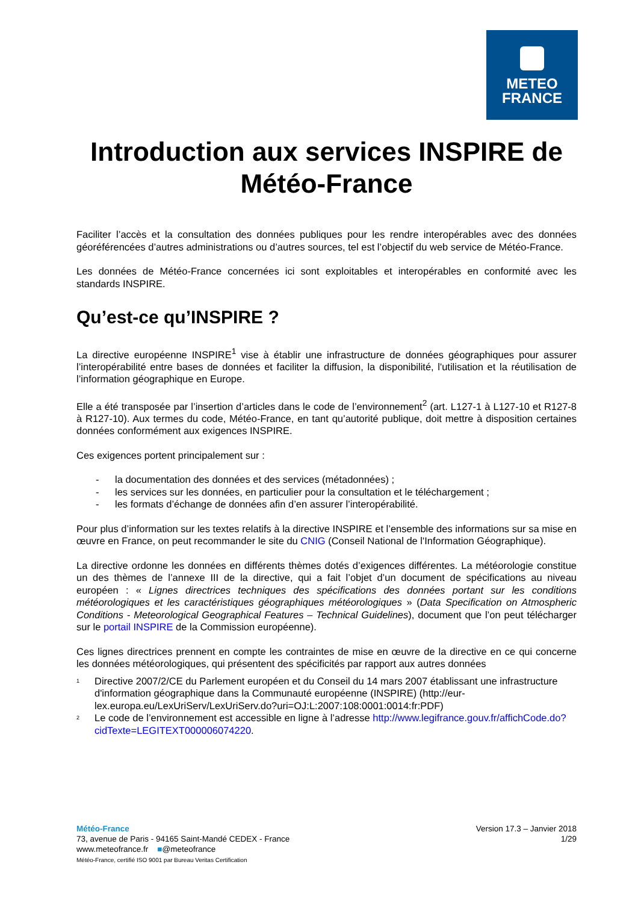METEO
FRANCE
Introduction aux services INSPIRE de Météo-France
Faciliter l’accès et la consultation des données publiques pour les rendre interopérables avec des données géoréférencées d’autres administrations ou d’autres sources, tel est l’objectif du web service de Météo-France.
Les données de Météo-France concernées ici sont exploitables et interopérables en conformité avec les standards INSPIRE.
Qu’est-ce qu’INSPIRE ?
La directive européenne INSPIRE<sup>1</sup> vise à établir une infrastructure de données géographiques pour assurer l’interopérabilité entre bases de données et faciliter la diffusion, la disponibilité, l'utilisation et la réutilisation de l’information géographique en Europe.
Elle a été transposée par l’insertion d’articles dans le code de l’environnement<sup>2</sup> (art. L127-1 à L127-10 et R127-8 à R127-10). Aux termes du code, Météo-France, en tant qu’autorité publique, doit mettre à disposition certaines données conformément aux exigences INSPIRE.
Ces exigences portent principalement sur :
- la documentation des données et des services (métadonnées) ;
- les services sur les données, en particulier pour la consultation et le téléchargement ;
- les formats d’échange de données afin d’en assurer l’interopérabilité.
Pour plus d’information sur les textes relatifs à la directive INSPIRE et l’ensemble des informations sur sa mise en œuvre en France, on peut recommander le site du CNIG (Conseil National de l'Information Géographique).
La directive ordonne les données en différents thèmes dotés d’exigences différentes. La météorologie constitue un des thèmes de l’annexe III de la directive, qui a fait l’objet d’un document de spécifications au niveau européen : « Lignes directrices techniques des spécifications des données portant sur les conditions météorologiques et les caractéristiques géographiques météorologiques » (Data Specification on Atmospheric Conditions - Meteorological Geographical Features – Technical Guidelines), document que l’on peut télécharger sur le portail INSPIRE de la Commission européenne).
Ces lignes directrices prennent en compte les contraintes de mise en œuvre de la directive en ce qui concerne les données météorologiques, qui présentent des spécificités par rapport aux autres données
<sup>1</sup> Directive 2007/2/CE du Parlement européen et du Conseil du 14 mars 2007 établissant une infrastructure d'information géographique dans la Communauté européenne (INSPIRE) (http://eur-lex.europa.eu/LexUriServ/LexUriServ.do?uri=OJ:L:2007:108:0001:0014:fr:PDF)
<sup>2</sup> Le code de l’environnement est accessible en ligne à l’adresse http://www.legifrance.gouv.fr/affichCode.do?cidTexte=LEGITEXT000006074220.
Version 17.3 – Janvier 2018
1/29
Météo-France
73, avenue de Paris - 94165 Saint-Mandé CEDEX - France
www.meteofrance.fr ■@meteofrance
Météo-France, certifié ISO 9001 par Bureau Veritas Certification